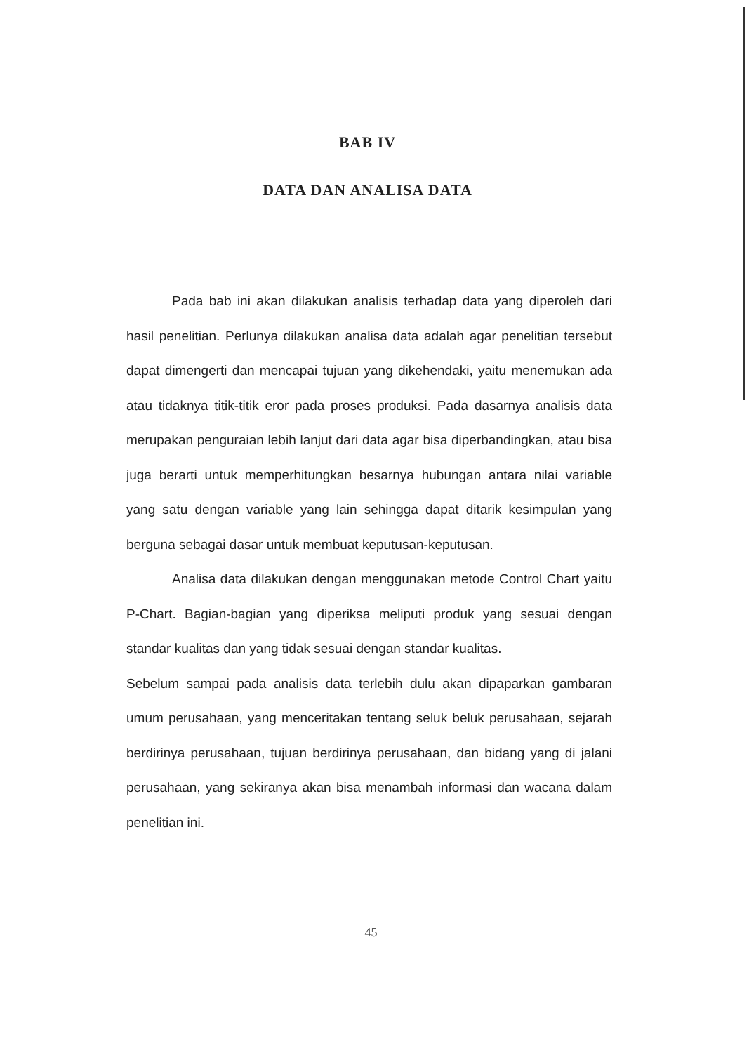BAB IV
DATA DAN ANALISA DATA
Pada bab ini akan dilakukan analisis terhadap data yang diperoleh dari hasil penelitian. Perlunya dilakukan analisa data adalah agar penelitian tersebut dapat dimengerti dan mencapai tujuan yang dikehendaki, yaitu menemukan ada atau tidaknya titik-titik eror pada proses produksi. Pada dasarnya analisis data merupakan penguraian lebih lanjut dari data agar bisa diperbandingkan, atau bisa juga berarti untuk memperhitungkan besarnya hubungan antara nilai variable yang satu dengan variable yang lain sehingga dapat ditarik kesimpulan yang berguna sebagai dasar untuk membuat keputusan-keputusan.
Analisa data dilakukan dengan menggunakan metode Control Chart yaitu P-Chart. Bagian-bagian yang diperiksa meliputi produk yang sesuai dengan standar kualitas dan yang tidak sesuai dengan standar kualitas.
Sebelum sampai pada analisis data terlebih dulu akan dipaparkan gambaran umum perusahaan, yang menceritakan tentang seluk beluk perusahaan, sejarah berdirinya perusahaan, tujuan berdirinya perusahaan, dan bidang yang di jalani perusahaan, yang sekiranya akan bisa menambah informasi dan wacana dalam penelitian ini.
45